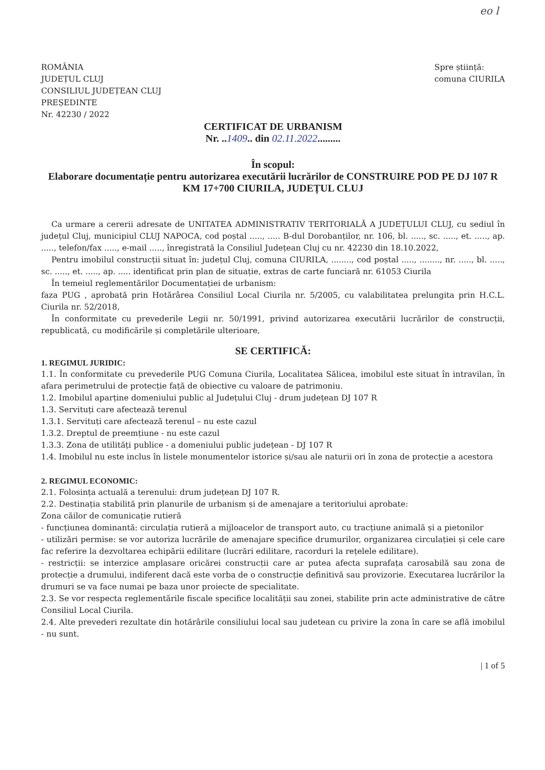eo l
ROMÂNIA
JUDEȚUL CLUJ
CONSILIUL JUDEȚEAN CLUJ
PREȘEDINTE
Nr. 42230 / 2022
Spre știință:
comuna CIURILA
CERTIFICAT DE URBANISM
Nr. ..1409.. din 02.11.2022.........
În scopul:
Elaborare documentație pentru autorizarea executării lucrărilor de CONSTRUIRE POD PE DJ 107 R KM 17+700 CIURILA, JUDEȚUL CLUJ
Ca urmare a cererii adresate de UNITATEA ADMINISTRATIV TERITORIALĂ A JUDEȚULUI CLUJ, cu sediul în județul Cluj, municipiul CLUJ NAPOCA, cod poștal ....., ..... B-dul Dorobanților, nr. 106, bl. ....., sc. ....., et. ....., ap. ....., telefon/fax ....., e-mail ....., înregistrată la Consiliul Județean Cluj cu nr. 42230 din 18.10.2022,
Pentru imobilul construcții situat în: județul Cluj, comuna CIURILA, ........, cod poștal ....., ........, nr. ....., bl. ....., sc. ....., et. ....., ap. ..... identificat prin plan de situație, extras de carte funciară nr. 61053 Ciurila
În temeiul reglementărilor Documentației de urbanism:
faza PUG , aprobată prin Hotărârea Consiliul Local Ciurila nr. 5/2005, cu valabilitatea prelungita prin H.C.L. Ciurila nr. 52/2018,
În conformitate cu prevederile Legii nr. 50/1991, privind autorizarea executării lucrărilor de construcții, republicată, cu modificările și completările ulterioare,
SE CERTIFICĂ:
1. REGIMUL JURIDIC:
1.1. În conformitate cu prevederile PUG Comuna Ciurila, Localitatea Sălicea, imobilul este situat în intravilan, în afara perimetrului de protecție față de obiective cu valoare de patrimoniu.
1.2. Imobilul aparține domeniului public al Județului Cluj - drum județean DJ 107 R
1.3. Servituți care afectează terenul
1.3.1. Servituți care afectează terenul – nu este cazul
1.3.2. Dreptul de preemțiune - nu este cazul
1.3.3. Zona de utilități publice - a domeniului public județean - DJ 107 R
1.4. Imobilul nu este inclus în listele monumentelor istorice și/sau ale naturii ori în zona de protecție a acestora
2. REGIMUL ECONOMIC:
2.1. Folosința actuală a terenului: drum județean DJ 107 R.
2.2. Destinația stabilită prin planurile de urbanism și de amenajare a teritoriului aprobate:
Zona căilor de comunicație rutieră
- funcțiunea dominantă: circulația rutieră a mijloacelor de transport auto, cu tracțiune animală și a pietonilor
- utilizări permise: se vor autoriza lucrările de amenajare specifice drumurilor, organizarea circulației și cele care fac referire la dezvoltarea echipării edilitare (lucrări edilitare, racorduri la rețelele edilitare).
- restricții: se interzice amplasare oricărei construcții care ar putea afecta suprafața carosabilă sau zona de protecție a drumului, indiferent dacă este vorba de o construcție definitivă sau provizorie. Executarea lucrărilor la drumuri se va face numai pe baza unor proiecte de specialitate.
2.3. Se vor respecta reglementările fiscale specifice localității sau zonei, stabilite prin acte administrative de către Consiliul Local Ciurila.
2.4. Alte prevederi rezultate din hotărârile consiliului local sau judetean cu privire la zona în care se află imobilul - nu sunt.
| 1 of 5